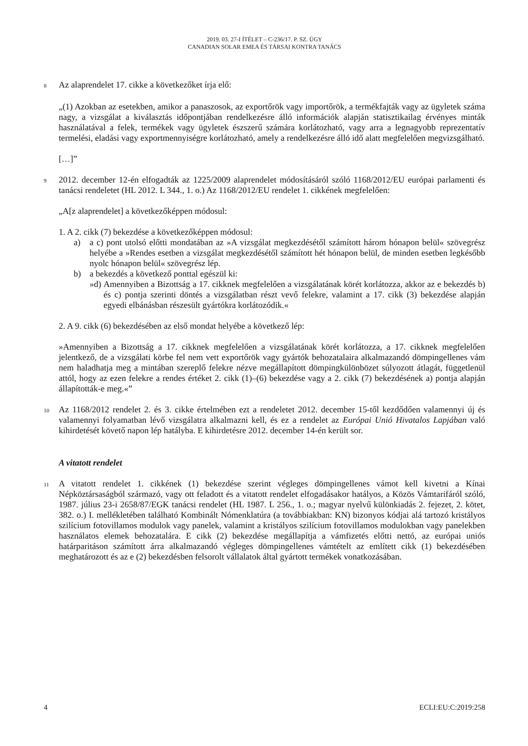2019. 03. 27-I ÍTÉLET – C-236/17. P. SZ. ÜGY
CANADIAN SOLAR EMEA ÉS TÁRSAI KONTRA TANÁCS
8
Az alaprendelet 17. cikke a következőket írja elő:
„(1) Azokban az esetekben, amikor a panaszosok, az exportőrök vagy importőrök, a termékfajták vagy az ügyletek száma nagy, a vizsgálat a kiválasztás időpontjában rendelkezésre álló információk alapján statisztikailag érvényes minták használatával a felek, termékek vagy ügyletek észszerű számára korlátozható, vagy arra a legnagyobb reprezentatív termelési, eladási vagy exportmennyiségre korlátozható, amely a rendelkezésre álló idő alatt megfelelően megvizsgálható.
[…]”
9
2012. december 12-én elfogadták az 1225/2009 alaprendelet módosításáról szóló 1168/2012/EU európai parlamenti és tanácsi rendeletet (HL 2012. L 344., 1. o.) Az 1168/2012/EU rendelet 1. cikkének megfelelően:
„A[z alaprendelet] a következőképpen módosul:
1. A 2. cikk (7) bekezdése a következőképpen módosul:
a) a c) pont utolsó előtti mondatában az »A vizsgálat megkezdésétől számított három hónapon belül« szövegrész helyébe a »Rendes esetben a vizsgálat megkezdésétől számított hét hónapon belül, de minden esetben legkésőbb nyolc hónapon belül« szövegrész lép.
b) a bekezdés a következő ponttal egészül ki:
»d) Amennyiben a Bizottság a 17. cikknek megfelelően a vizsgálatának körét korlátozza, akkor az e bekezdés b) és c) pontja szerinti döntés a vizsgálatban részt vevő felekre, valamint a 17. cikk (3) bekezdése alapján egyedi elbánásban részesült gyártókra korlátozódik.«
2. A 9. cikk (6) bekezdésében az első mondat helyébe a következő lép:
»Amennyiben a Bizottság a 17. cikknek megfelelően a vizsgálatának körét korlátozza, a 17. cikknek megfelelően jelentkező, de a vizsgálati körbe fel nem vett exportőrök vagy gyártók behozatalaira alkalmazandó dömpingellenes vám nem haladhatja meg a mintában szereplő felekre nézve megállapított dömpingkülönbözet súlyozott átlagát, függetlenül attól, hogy az ezen felekre a rendes értéket 2. cikk (1)–(6) bekezdése vagy a 2. cikk (7) bekezdésének a) pontja alapján állapították-e meg.«”
10
Az 1168/2012 rendelet 2. és 3. cikke értelmében ezt a rendeletet 2012. december 15-től kezdődően valamennyi új és valamennyi folyamatban lévő vizsgálatra alkalmazni kell, és ez a rendelet az Európai Unió Hivatalos Lapjában való kihirdetését követő napon lép hatályba. E kihirdetésre 2012. december 14-én került sor.
A vitatott rendelet
11
A vitatott rendelet 1. cikkének (1) bekezdése szerint végleges dömpingellenes vámot kell kivetni a Kínai Népköztársaságból származó, vagy ott feladott és a vitatott rendelet elfogadásakor hatályos, a Közös Vámtarifáról szóló, 1987. július 23-i 2658/87/EGK tanácsi rendelet (HL 1987. L 256., 1. o.; magyar nyelvű különkiadás 2. fejezet, 2. kötet, 382. o.) I. mellékletében található Kombinált Nómenklatúra (a továbbiakban: KN) bizonyos kódjai alá tartozó kristályos szilícium fotovillamos modulok vagy panelek, valamint a kristályos szilícium fotovillamos modulokban vagy panelekben használatos elemek behozatalára. E cikk (2) bekezdése megállapítja a vámfizetés előtti nettó, az európai uniós határparitáson számított árra alkalmazandó végleges dömpingellenes vámtételt az említett cikk (1) bekezdésében meghatározott és az e (2) bekezdésben felsorolt vállalatok által gyártott termékek vonatkozásában.
4 ECLI:EU:C:2019:258